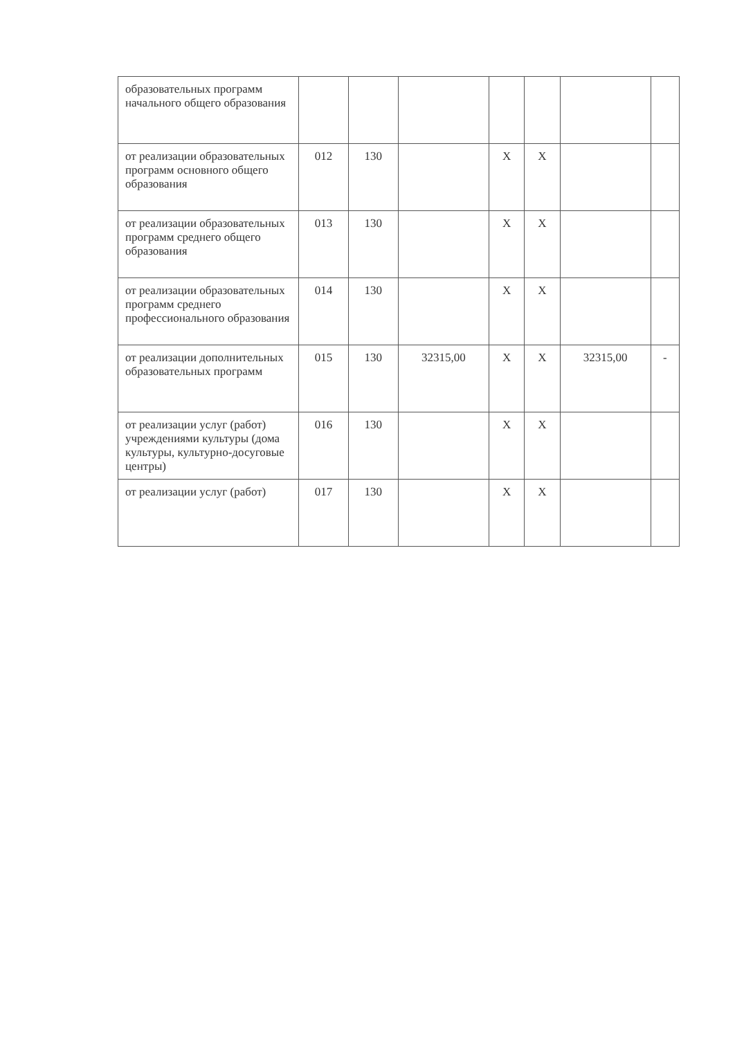| образовательных программ начального общего образования | | | | | | | |
| от реализации образовательных программ основного общего образования | 012 | 130 | | X | X | | |
| от реализации образовательных программ среднего общего образования | 013 | 130 | | X | X | | |
| от реализации образовательных программ среднего профессионального образования | 014 | 130 | | X | X | | |
| от реализации дополнительных образовательных программ | 015 | 130 | 32315,00 | X | X | 32315,00 | - |
| от реализации услуг (работ) учреждениями культуры (дома культуры, культурно-досуговые центры) | 016 | 130 | | X | X | | |
| от реализации услуг (работ) | 017 | 130 | | X | X | | |